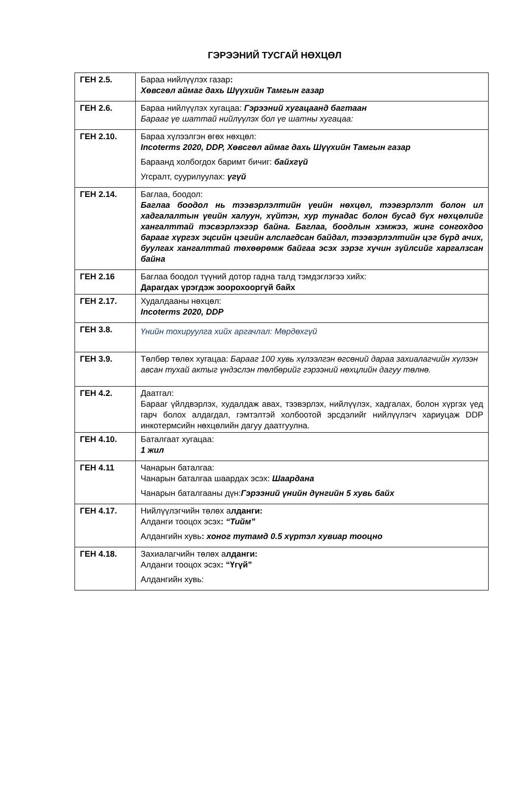ГЭРЭЭНИЙ ТУСГАЙ НӨХЦӨЛ
| ГЕН 2.5. | Бараа нийлүүлэх газар : Хөвсгөл аймаг дахь Шүүхийн Тамгын газар |
| ГЕН 2.6. | Бараа нийлүүлэх хугацаа: Гэрээний хугацаанд багтаан Барааг үе шаттай нийлүүлэх бол үе шатны хугацаа: |
| ГЕН 2.10. | Бараа хүлээлгэн өгөх нөхцөл: Incoterms 2020, DDP, Хөвсгөл аймаг дахь Шүүхийн Тамгын газар Бараанд холбогдох баримт бичиг: байхгүй Угсралт, суурилуулах: үгүй |
| ГЕН 2.14. | Баглаа, боодол: Баглаа боодол нь тээвэрлэлтийн үеийн нөхцөл, тээвэрлэлт болон ил хадгалалтын үеийн халуун, хүйтэн, хур тунадас болон бусад бүх нөхцөлийг хангалттай тэсвэрлэхээр байна. Баглаа, боодлын хэмжээ, жинг сонгохдоо барааг хүргэх эцсийн цэгийн алслагдсан байдал, тээвэрлэлтийн цэг бүрд ачих, буулгах хангалттай төхөөрөмж байгаа эсэх зэрэг хүчин зүйлсийг харгалзсан байна |
| ГЕН 2.16 | Баглаа боодол түүний дотор гадна талд тэмдэглэгээ хийх: Дарагдах үрэгдэж зоорохооргүй байх |
| ГЕН 2.17. | Худалдааны нөхцөл: Incoterms 2020, DDP |
| ГЕН 3.8. | Үнийн тохируулга хийх аргачлал: Мөрдөхгүй |
| ГЕН 3.9. | Төлбөр төлөх хугацаа: Барааг 100 хувь хүлээлгэн өгсөний дараа захиалагчийн хүлээн авсан тухай актыг үндэслэн төлбөрийг гэрээний нөхцлийн дагуу төлнө. |
| ГЕН 4.2. | Даатгал: Барааг үйлдвэрлэх, худалдаж авах, тээвэрлэх, нийлүүлэх, хадгалах, болон хүргэх үед гарч болох алдагдал, гэмтэлтэй холбоотой эрсдэлийг нийлүүлэгч хариуцаж DDP инкотермсийн нөхцөлийн дагуу даатгуулна. |
| ГЕН 4.10. | Баталгаат хугацаа: 1 жил |
| ГЕН 4.11 | Чанарын баталгаа: Чанарын баталгаа шаардах эсэх: Шаардана Чанарын баталгааны дүн: Гэрээний үнийн дүнгийн 5 хувь байх |
| ГЕН 4.17. | Нийлүүлэгчийн төлөх а лданги: Алданги тооцох эсэх : “Тийм” Алдангийн хувь : хоног тутамд 0.5 хүртэл хувиар тооцно |
| ГЕН 4.18. | Захиалагчийн төлөх а лданги: Алданги тооцох эсэх : “Үгүй” Алдангийн хувь: |